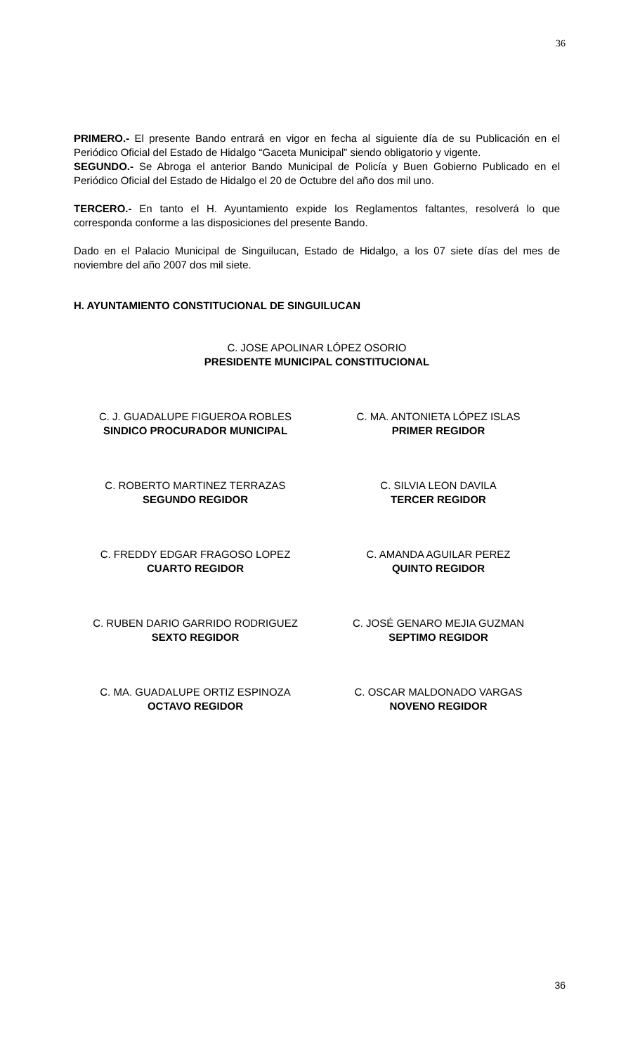36
PRIMERO.- El presente Bando entrará en vigor en fecha al siguiente día de su Publicación en el Periódico Oficial del Estado de Hidalgo “Gaceta Municipal” siendo obligatorio y vigente.
SEGUNDO.- Se Abroga el anterior Bando Municipal de Policía y Buen Gobierno Publicado en el Periódico Oficial del Estado de Hidalgo el 20 de Octubre del año dos mil uno.
TERCERO.- En tanto el H. Ayuntamiento expide los Reglamentos faltantes, resolverá lo que corresponda conforme a las disposiciones del presente Bando.
Dado en el Palacio Municipal de Singuilucan, Estado de Hidalgo, a los 07 siete días del mes de noviembre del año 2007 dos mil siete.
H. AYUNTAMIENTO CONSTITUCIONAL DE SINGUILUCAN
C. JOSE APOLINAR LÓPEZ OSORIO
PRESIDENTE MUNICIPAL CONSTITUCIONAL
C. J. GUADALUPE FIGUEROA ROBLES
SINDICO PROCURADOR MUNICIPAL
C. MA. ANTONIETA LÓPEZ ISLAS
PRIMER REGIDOR
C. ROBERTO MARTINEZ TERRAZAS
SEGUNDO REGIDOR
C. SILVIA LEON DAVILA
TERCER REGIDOR
C. FREDDY EDGAR FRAGOSO LOPEZ
CUARTO REGIDOR
C. AMANDA AGUILAR PEREZ
QUINTO REGIDOR
C. RUBEN DARIO GARRIDO RODRIGUEZ
SEXTO REGIDOR
C. JOSÉ GENARO MEJIA GUZMAN
SEPTIMO REGIDOR
C. MA. GUADALUPE ORTIZ ESPINOZA
OCTAVO REGIDOR
C. OSCAR MALDONADO VARGAS
NOVENO REGIDOR
36